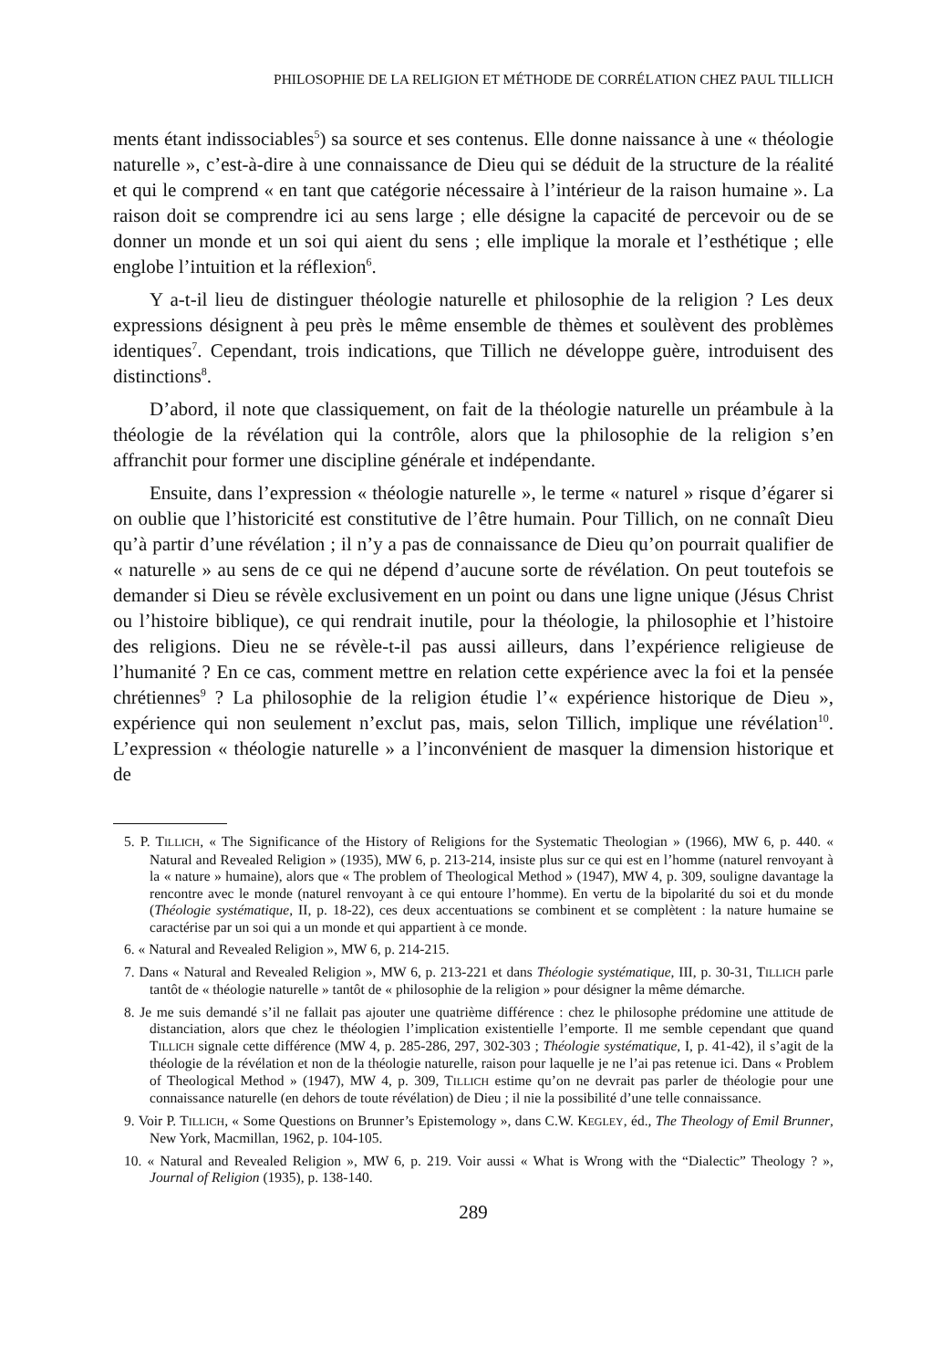PHILOSOPHIE DE LA RELIGION ET MÉTHODE DE CORRÉLATION CHEZ PAUL TILLICH
ments étant indissociables<sup>5</sup>) sa source et ses contenus. Elle donne naissance à une « théologie naturelle », c’est-à-dire à une connaissance de Dieu qui se déduit de la structure de la réalité et qui le comprend « en tant que catégorie nécessaire à l’intérieur de la raison humaine ». La raison doit se comprendre ici au sens large ; elle désigne la capacité de percevoir ou de se donner un monde et un soi qui aient du sens ; elle implique la morale et l’esthétique ; elle englobe l’intuition et la réflexion<sup>6</sup>.
Y a-t-il lieu de distinguer théologie naturelle et philosophie de la religion ? Les deux expressions désignent à peu près le même ensemble de thèmes et soulèvent des problèmes identiques<sup>7</sup>. Cependant, trois indications, que Tillich ne développe guère, introduisent des distinctions<sup>8</sup>.
D’abord, il note que classiquement, on fait de la théologie naturelle un préambule à la théologie de la révélation qui la contrôle, alors que la philosophie de la religion s’en affranchit pour former une discipline générale et indépendante.
Ensuite, dans l’expression « théologie naturelle », le terme « naturel » risque d’égarer si on oublie que l’historicité est constitutive de l’être humain. Pour Tillich, on ne connaît Dieu qu’à partir d’une révélation ; il n’y a pas de connaissance de Dieu qu’on pourrait qualifier de « naturelle » au sens de ce qui ne dépend d’aucune sorte de révélation. On peut toutefois se demander si Dieu se révèle exclusivement en un point ou dans une ligne unique (Jésus Christ ou l’histoire biblique), ce qui rendrait inutile, pour la théologie, la philosophie et l’histoire des religions. Dieu ne se révèle-t-il pas aussi ailleurs, dans l’expérience religieuse de l’humanité ? En ce cas, comment mettre en relation cette expérience avec la foi et la pensée chrétiennes<sup>9</sup> ? La philosophie de la religion étudie l’« expérience historique de Dieu », expérience qui non seulement n’exclut pas, mais, selon Tillich, implique une révélation<sup>10</sup>. L’expression « théologie naturelle » a l’inconvénient de masquer la dimension historique et de
5. P. TILLICH, « The Significance of the History of Religions for the Systematic Theologian » (1966), MW 6, p. 440. « Natural and Revealed Religion » (1935), MW 6, p. 213-214, insiste plus sur ce qui est en l’homme (naturel renvoyant à la « nature » humaine), alors que « The problem of Theological Method » (1947), MW 4, p. 309, souligne davantage la rencontre avec le monde (naturel renvoyant à ce qui entoure l’homme). En vertu de la bipolarité du soi et du monde (Théologie systématique, II, p. 18-22), ces deux accentuations se combinent et se complètent : la nature humaine se caractérise par un soi qui a un monde et qui appartient à ce monde.
6. « Natural and Revealed Religion », MW 6, p. 214-215.
7. Dans « Natural and Revealed Religion », MW 6, p. 213-221 et dans Théologie systématique, III, p. 30-31, TILLICH parle tantôt de « théologie naturelle » tantôt de « philosophie de la religion » pour désigner la même démarche.
8. Je me suis demandé s’il ne fallait pas ajouter une quatrième différence : chez le philosophe prédomine une attitude de distanciation, alors que chez le théologien l’implication existentielle l’emporte. Il me semble cependant que quand TILLICH signale cette différence (MW 4, p. 285-286, 297, 302-303 ; Théologie systématique, I, p. 41-42), il s’agit de la théologie de la révélation et non de la théologie naturelle, raison pour laquelle je ne l’ai pas retenue ici. Dans « Problem of Theological Method » (1947), MW 4, p. 309, TILLICH estime qu’on ne devrait pas parler de théologie pour une connaissance naturelle (en dehors de toute révélation) de Dieu ; il nie la possibilité d’une telle connaissance.
9. Voir P. TILLICH, « Some Questions on Brunner’s Epistemology », dans C.W. KEGLEY, éd., The Theology of Emil Brunner, New York, Macmillan, 1962, p. 104-105.
10. « Natural and Revealed Religion », MW 6, p. 219. Voir aussi « What is Wrong with the “Dialectic” Theology ? », Journal of Religion (1935), p. 138-140.
289